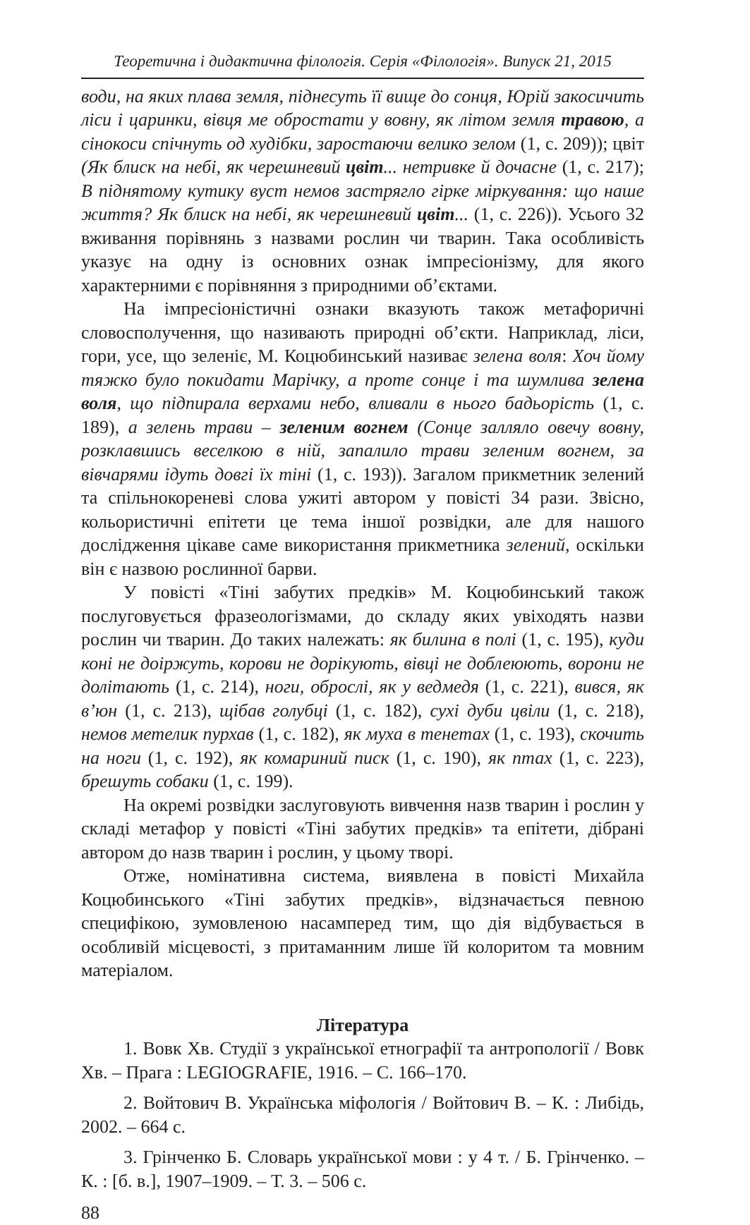Теоретична і дидактична філологія. Серія «Філологія». Випуск 21, 2015
води, на яких плава земля, піднесуть її вище до сонця, Юрій закосичить ліси і царинки, вівця ме обростати у вовну, як літом земля травою, а сінокоси спічнуть од худібки, заростаючи велико зелом (1, с. 209)); цвіт (Як блиск на небі, як черешневий цвіт... нетривке й дочасне (1, с. 217); В піднятому кутику вуст немов застрягло гірке міркування: що наше життя? Як блиск на небі, як черешневий цвіт... (1, с. 226)). Усього 32 вживання порівнянь з назвами рослин чи тварин. Така особливість указує на одну із основних ознак імпресіонізму, для якого характерними є порівняння з природними об’єктами.
На імпресіоністичні ознаки вказують також метафоричні словосполучення, що називають природні об’єкти. Наприклад, ліси, гори, усе, що зеленіє, М. Коцюбинський називає зелена воля: Хоч йому тяжко було покидати Марічку, а проте сонце і та шумлива зелена воля, що підпирала верхами небо, вливали в нього бадьорість (1, с. 189), а зелень трави – зеленим вогнем (Сонце залляло овечу вовну, розклавшись веселкою в ній, запалило трави зеленим вогнем, за вівчарями ідуть довгі їх тіні (1, с. 193)). Загалом прикметник зелений та спільнокореневі слова ужиті автором у повісті 34 рази. Звісно, кольористичні епітети це тема іншої розвідки, але для нашого дослідження цікаве саме використання прикметника зелений, оскільки він є назвою рослинної барви.
У повісті «Тіні забутих предків» М. Коцюбинський також послуговується фразеологізмами, до складу яких увіходять назви рослин чи тварин. До таких належать: як билина в полі (1, с. 195), куди коні не доіржуть, корови не дорікують, вівці не доблеюють, ворони не долітають (1, с. 214), ноги, оброслі, як у ведмедя (1, с. 221), вився, як в’юн (1, с. 213), щібав голубці (1, с. 182), сухі дуби цвіли (1, с. 218), немов метелик пурхав (1, с. 182), як муха в тенетах (1, с. 193), скочить на ноги (1, с. 192), як комариний писк (1, с. 190), як птах (1, с. 223), брешуть собаки (1, с. 199).
На окремі розвідки заслуговують вивчення назв тварин і рослин у складі метафор у повісті «Тіні забутих предків» та епітети, дібрані автором до назв тварин і рослин, у цьому творі.
Отже, номінативна система, виявлена в повісті Михайла Коцюбинського «Тіні забутих предків», відзначається певною специфікою, зумовленою насамперед тим, що дія відбувається в особливій місцевості, з притаманним лише їй колоритом та мовним матеріалом.
Література
1. Вовк Хв. Студії з української етнографії та антропології / Вовк Хв. – Прага : LEGIOGRAFIE, 1916. – С. 166–170.
2. Войтович В. Українська міфологія / Войтович В. – К. : Либідь, 2002. – 664 с.
3. Грінченко Б. Словарь української мови : у 4 т. / Б. Грінченко. – К. : [б. в.], 1907–1909. – Т. 3. – 506 с.
88